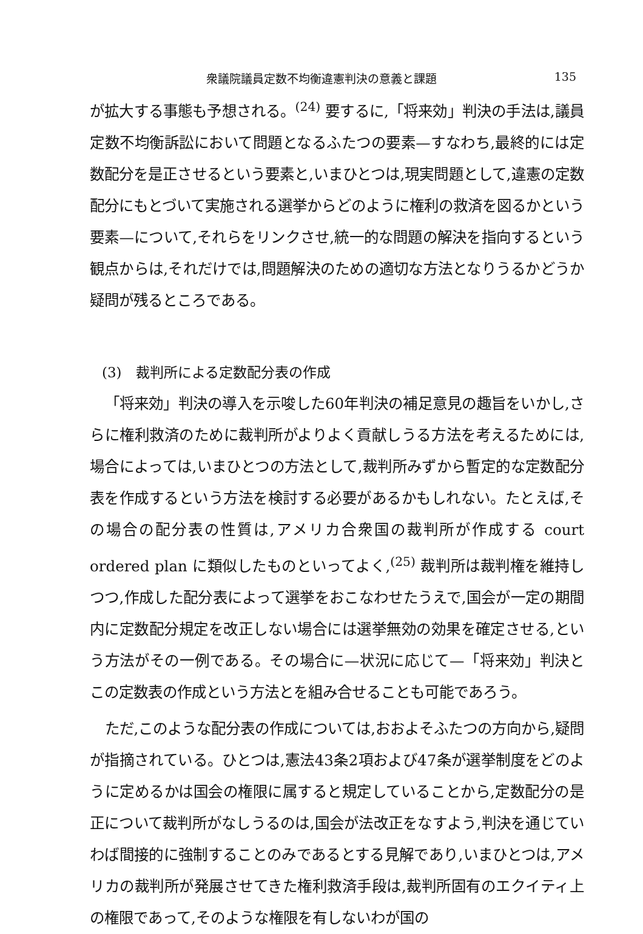衆議院議員定数不均衡違憲判決の意義と課題 135
が拡大する事態も予想される。<sup>(24)</sup> 要するに,「将来効」判決の手法は,議員定数不均衡訴訟において問題となるふたつの要素—すなわち,最終的には定数配分を是正させるという要素と,いまひとつは,現実問題として,違憲の定数配分にもとづいて実施される選挙からどのように権利の救済を図るかという要素—について,それらをリンクさせ,統一的な問題の解決を指向するという観点からは,それだけでは,問題解決のための適切な方法となりうるかどうか疑問が残るところである。
(3)　裁判所による定数配分表の作成
「将来効」判決の導入を示唆した60年判決の補足意見の趣旨をいかし,さらに権利救済のために裁判所がよりよく貢献しうる方法を考えるためには,場合によっては,いまひとつの方法として,裁判所みずから暫定的な定数配分表を作成するという方法を検討する必要があるかもしれない。たとえば,その場合の配分表の性質は,アメリカ合衆国の裁判所が作成する court ordered plan に類似したものといってよく,<sup>(25)</sup> 裁判所は裁判権を維持しつつ,作成した配分表によって選挙をおこなわせたうえで,国会が一定の期間内に定数配分規定を改正しない場合には選挙無効の効果を確定させる,という方法がその一例である。その場合に—状況に応じて—「将来効」判決とこの定数表の作成という方法とを組み合せることも可能であろう。
ただ,このような配分表の作成については,おおよそふたつの方向から,疑問が指摘されている。ひとつは,憲法43条2項および47条が選挙制度をどのように定めるかは国会の権限に属すると規定していることから,定数配分の是正について裁判所がなしうるのは,国会が法改正をなすよう,判決を通じていわば間接的に強制することのみであるとする見解であり,いまひとつは,アメリカの裁判所が発展させてきた権利救済手段は,裁判所固有のエクイティ上の権限であって,そのような権限を有しないわが国の